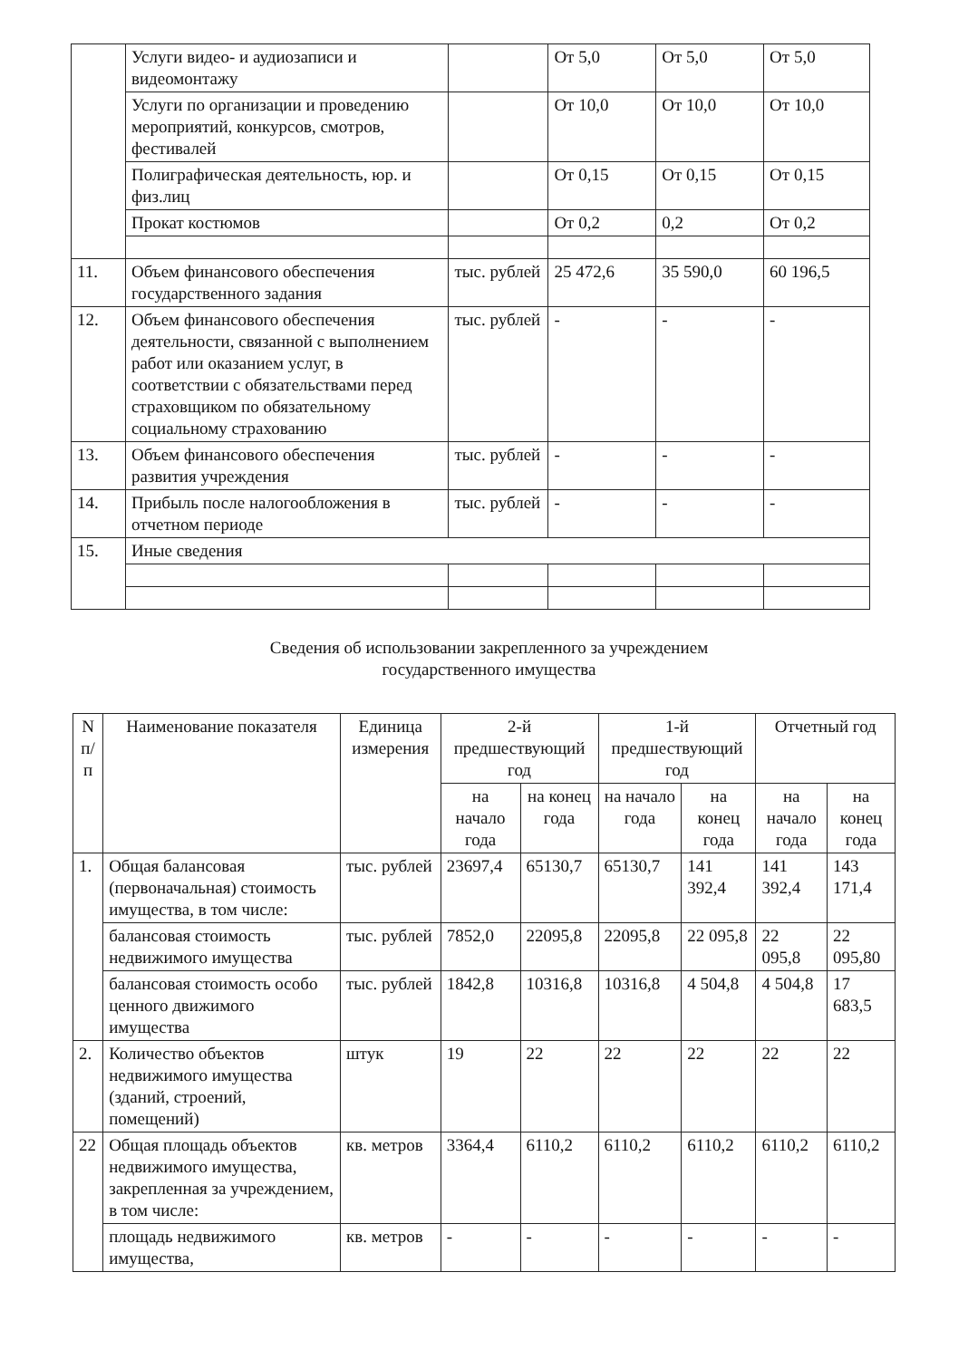| | Услуги видео- и аудиозаписи и видеомонтажу | | От 5,0 | От 5,0 | От 5,0 |
| | Услуги по организации и проведению мероприятий, конкурсов, смотров, фестивалей | | От 10,0 | От 10,0 | От 10,0 |
| | Полиграфическая деятельность, юр. и физ.лиц | | От 0,15 | От 0,15 | От 0,15 |
| | Прокат костюмов | | От 0,2 | 0,2 | От 0,2 |
| 11. | Объем финансового обеспечения государственного задания | тыс. рублей | 25 472,6 | 35 590,0 | 60 196,5 |
| 12. | Объем финансового обеспечения деятельности, связанной с выполнением работ или оказанием услуг, в соответствии с обязательствами перед страховщиком по обязательному социальному страхованию | тыс. рублей | - | - | - |
| 13. | Объем финансового обеспечения развития учреждения | тыс. рублей | - | - | - |
| 14. | Прибыль после налогообложения в отчетном периоде | тыс. рублей | - | - | - |
| 15. | Иные сведения | | | | |
Сведения об использовании закрепленного за учреждением
государственного имущества
| N п/п | Наименование показателя | Единица измерения | 2-й предшествующий год | | 1-й предшествующий год | | Отчетный год | |
| --- | --- | --- | --- | --- | --- | --- | --- | --- |
| | | | на начало года | на конец года | на начало года | на конец года | на начало года | на конец года |
| 1. | Общая балансовая (первоначальная) стоимость имущества, в том числе: | тыс. рублей | 23697,4 | 65130,7 | 65130,7 | 141 392,4 | 141 392,4 | 143 171,4 |
| | балансовая стоимость недвижимого имущества | тыс. рублей | 7852,0 | 22095,8 | 22095,8 | 22 095,8 | 22 095,8 | 22 095,80 |
| | балансовая стоимость особо ценного движимого имущества | тыс. рублей | 1842,8 | 10316,8 | 10316,8 | 4 504,8 | 4 504,8 | 17 683,5 |
| 2. | Количество объектов недвижимого имущества (зданий, строений, помещений) | штук | 19 | 22 | 22 | 22 | 22 | 22 |
| 22 | Общая площадь объектов недвижимого имущества, закрепленная за учреждением, в том числе: | кв. метров | 3364,4 | 6110,2 | 6110,2 | 6110,2 | 6110,2 | 6110,2 |
| | площадь недвижимого имущества, | кв. метров | - | - | - | - | - | - |